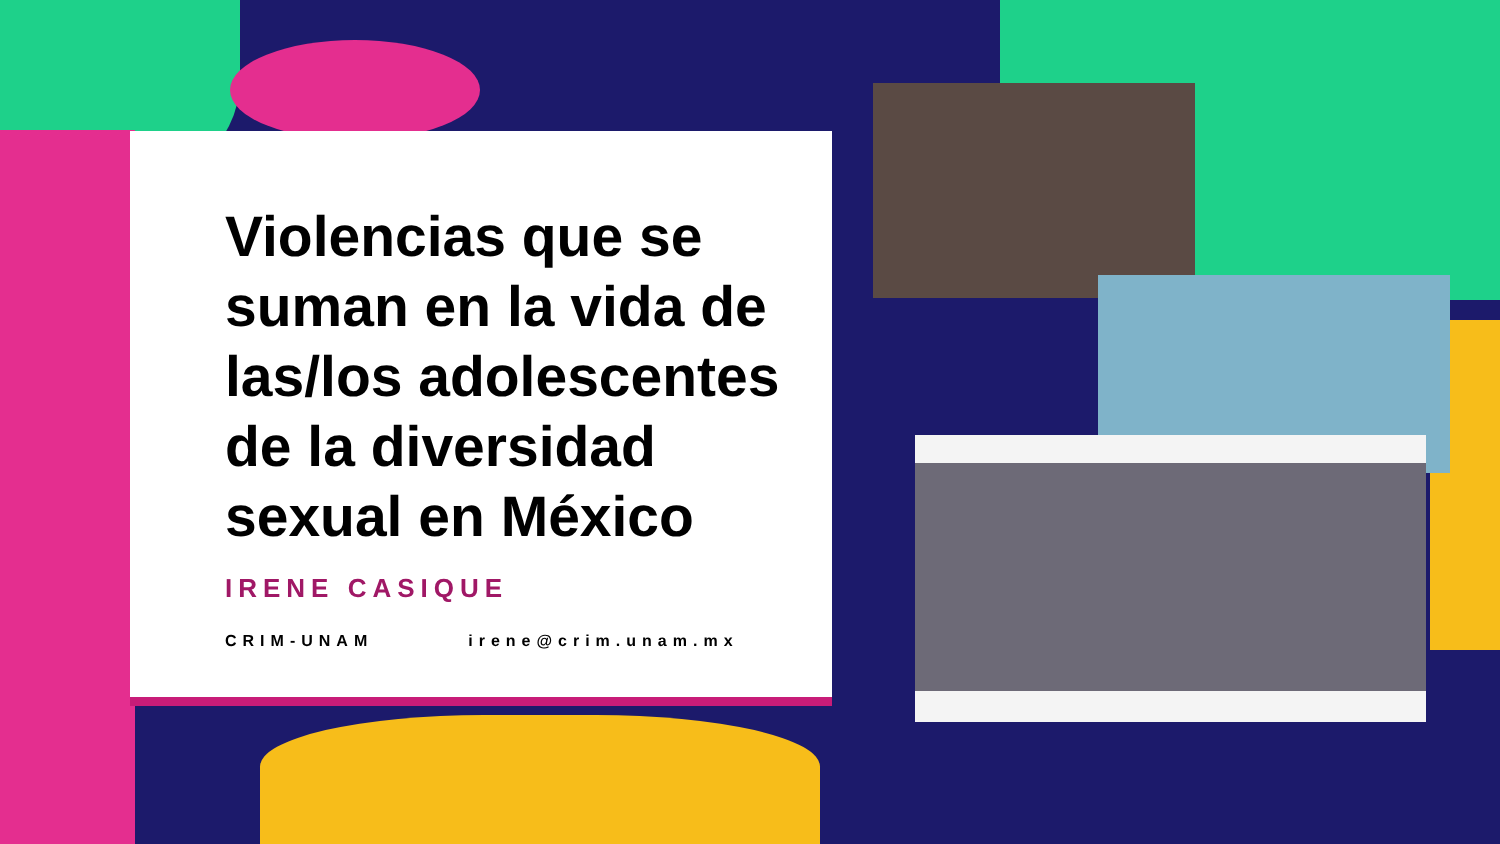Violencias que se suman en la vida de las/los adolescentes de la diversidad sexual en México
IRENE CASIQUE
CRIM-UNAM irene@crim.unam.mx